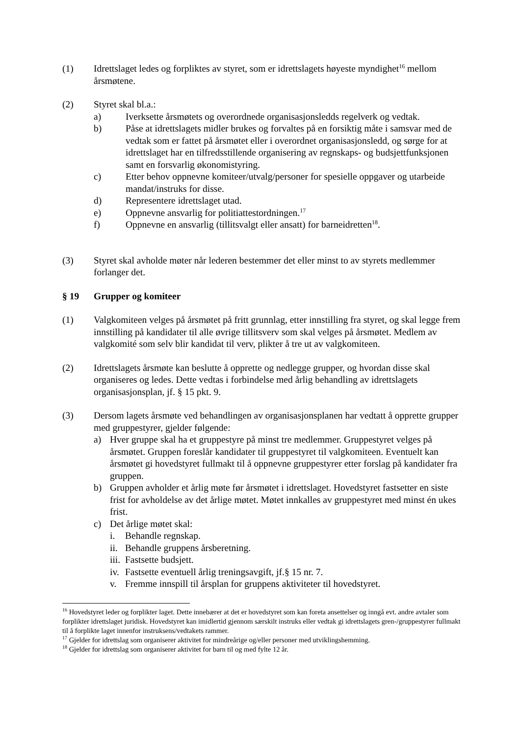(1) Idrettslaget ledes og forpliktes av styret, som er idrettslagets høyeste myndighet<sup>16</sup> mellom årsmøtene.
(2) Styret skal bl.a.:
a) Iverksette årsmøtets og overordnede organisasjonsledds regelverk og vedtak.
b) Påse at idrettslagets midler brukes og forvaltes på en forsiktig måte i samsvar med de vedtak som er fattet på årsmøtet eller i overordnet organisasjonsledd, og sørge for at idrettslaget har en tilfredsstillende organisering av regnskaps- og budsjettfunksjonen samt en forsvarlig økonomistyring.
c) Etter behov oppnevne komiteer/utvalg/personer for spesielle oppgaver og utarbeide mandat/instruks for disse.
d) Representere idrettslaget utad.
e) Oppnevne ansvarlig for politiattestordningen.<sup>17</sup>
f) Oppnevne en ansvarlig (tillitsvalgt eller ansatt) for barneidretten<sup>18</sup>.
(3) Styret skal avholde møter når lederen bestemmer det eller minst to av styrets medlemmer forlanger det.
§ 19 Grupper og komiteer
(1) Valgkomiteen velges på årsmøtet på fritt grunnlag, etter innstilling fra styret, og skal legge frem innstilling på kandidater til alle øvrige tillitsverv som skal velges på årsmøtet. Medlem av valgkomité som selv blir kandidat til verv, plikter å tre ut av valgkomiteen.
(2) Idrettslagets årsmøte kan beslutte å opprette og nedlegge grupper, og hvordan disse skal organiseres og ledes. Dette vedtas i forbindelse med årlig behandling av idrettslagets organisasjonsplan, jf. § 15 pkt. 9.
(3) Dersom lagets årsmøte ved behandlingen av organisasjonsplanen har vedtatt å opprette grupper med gruppestyrer, gjelder følgende:
a) Hver gruppe skal ha et gruppestyre på minst tre medlemmer. Gruppestyret velges på årsmøtet. Gruppen foreslår kandidater til gruppestyret til valgkomiteen. Eventuelt kan årsmøtet gi hovedstyret fullmakt til å oppnevne gruppestyrer etter forslag på kandidater fra gruppen.
b) Gruppen avholder et årlig møte før årsmøtet i idrettslaget. Hovedstyret fastsetter en siste frist for avholdelse av det årlige møtet. Møtet innkalles av gruppestyret med minst én ukes frist.
c) Det årlige møtet skal:
i. Behandle regnskap.
ii. Behandle gruppens årsberetning.
iii. Fastsette budsjett.
iv. Fastsette eventuell årlig treningsavgift, jf.§ 15 nr. 7.
v. Fremme innspill til årsplan for gruppens aktiviteter til hovedstyret.
<sup>16</sup> Hovedstyret leder og forplikter laget. Dette innebærer at det er hovedstyret som kan foreta ansettelser og inngå evt. andre avtaler som forplikter idrettslaget juridisk. Hovedstyret kan imidlertid gjennom særskilt instruks eller vedtak gi idrettslagets gren-/gruppestyrer fullmakt til å forplikte laget innenfor instruksens/vedtakets rammer.
<sup>17</sup> Gjelder for idrettslag som organiserer aktivitet for mindreårige og/eller personer med utviklingshemming.
<sup>18</sup> Gjelder for idrettslag som organiserer aktivitet for barn til og med fylte 12 år.